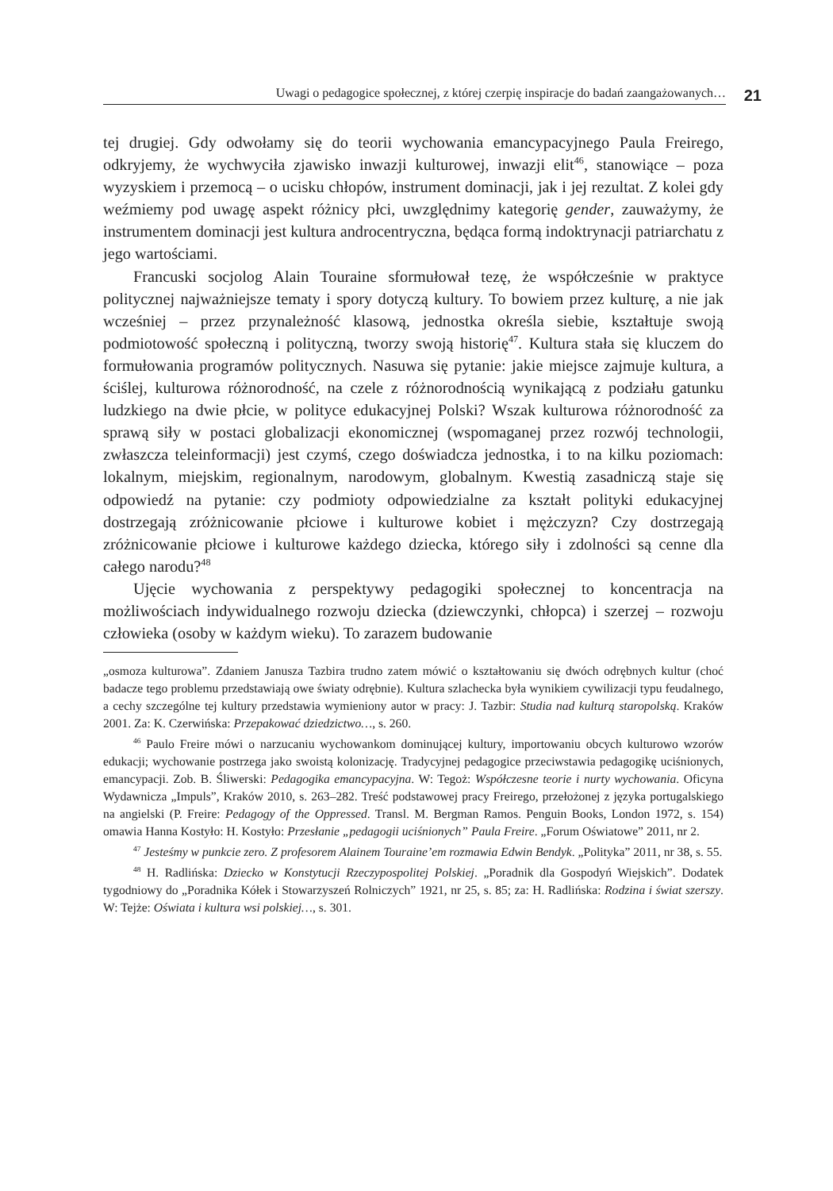Uwagi o pedagogice społecznej, z której czerpię inspiracje do badań zaangażowanych…
21
tej drugiej. Gdy odwołamy się do teorii wychowania emancypacyjnego Paula Freirego, odkryjemy, że wychwyciła zjawisko inwazji kulturowej, inwazji elit<sup>46</sup>, stanowiące – poza wyzyskiem i przemocą – o ucisku chłopów, instrument dominacji, jak i jej rezultat. Z kolei gdy weźmiemy pod uwagę aspekt różnicy płci, uwzględnimy kategorię gender, zauważymy, że instrumentem dominacji jest kultura androcentryczna, będąca formą indoktrynacji patriarchatu z jego wartościami.
Francuski socjolog Alain Touraine sformułował tezę, że współcześnie w praktyce politycznej najważniejsze tematy i spory dotyczą kultury. To bowiem przez kulturę, a nie jak wcześniej – przez przynależność klasową, jednostka określa siebie, kształtuje swoją podmiotowość społeczną i polityczną, tworzy swoją historię<sup>47</sup>. Kultura stała się kluczem do formułowania programów politycznych. Nasuwa się pytanie: jakie miejsce zajmuje kultura, a ściślej, kulturowa różnorodność, na czele z różnorodnością wynikającą z podziału gatunku ludzkiego na dwie płcie, w polityce edukacyjnej Polski? Wszak kulturowa różnorodność za sprawą siły w postaci globalizacji ekonomicznej (wspomaganej przez rozwój technologii, zwłaszcza teleinformacji) jest czymś, czego doświadcza jednostka, i to na kilku poziomach: lokalnym, miejskim, regionalnym, narodowym, globalnym. Kwestią zasadniczą staje się odpowiedź na pytanie: czy podmioty odpowiedzialne za kształt polityki edukacyjnej dostrzegają zróżnicowanie płciowe i kulturowe kobiet i mężczyzn? Czy dostrzegają zróżnicowanie płciowe i kulturowe każdego dziecka, którego siły i zdolności są cenne dla całego narodu?<sup>48</sup>
Ujęcie wychowania z perspektywy pedagogiki społecznej to koncentracja na możliwościach indywidualnego rozwoju dziecka (dziewczynki, chłopca) i szerzej – rozwoju człowieka (osoby w każdym wieku). To zarazem budowanie
„osmoza kulturowa”. Zdaniem Janusza Tazbira trudno zatem mówić o kształtowaniu się dwóch odrębnych kultur (choć badacze tego problemu przedstawiają owe światy odrębnie). Kultura szlachecka była wynikiem cywilizacji typu feudalnego, a cechy szczególne tej kultury przedstawia wymieniony autor w pracy: J. Tazbir: Studia nad kulturą staropolską. Kraków 2001. Za: K. Czerwińska: Przepakować dziedzictwo…, s. 260.
<sup>46</sup> Paulo Freire mówi o narzucaniu wychowankom dominującej kultury, importowaniu obcych kulturowo wzorów edukacji; wychowanie postrzega jako swoistą kolonizację. Tradycyjnej pedagogice przeciwstawia pedagogikę uciśnionych, emancypacji. Zob. B. Śliwerski: Pedagogika emancypacyjna. W: Tegoż: Współczesne teorie i nurty wychowania. Oficyna Wydawnicza „Impuls”, Kraków 2010, s. 263–282. Treść podstawowej pracy Freirego, przełożonej z języka portugalskiego na angielski (P. Freire: Pedagogy of the Oppressed. Transl. M. Bergman Ramos. Penguin Books, London 1972, s. 154) omawia Hanna Kostyło: H. Kostyło: Przesłanie „pedagogii uciśnionych” Paula Freire. „Forum Oświatowe” 2011, nr 2.
<sup>47</sup> Jesteśmy w punkcie zero. Z profesorem Alainem Touraine’em rozmawia Edwin Bendyk. „Polityka” 2011, nr 38, s. 55.
<sup>48</sup> H. Radlińska: Dziecko w Konstytucji Rzeczypospolitej Polskiej. „Poradnik dla Gospodyń Wiejskich”. Dodatek tygodniowy do „Poradnika Kółek i Stowarzyszeń Rolniczych” 1921, nr 25, s. 85; za: H. Radlińska: Rodzina i świat szerszy. W: Tejże: Oświata i kultura wsi polskiej…, s. 301.